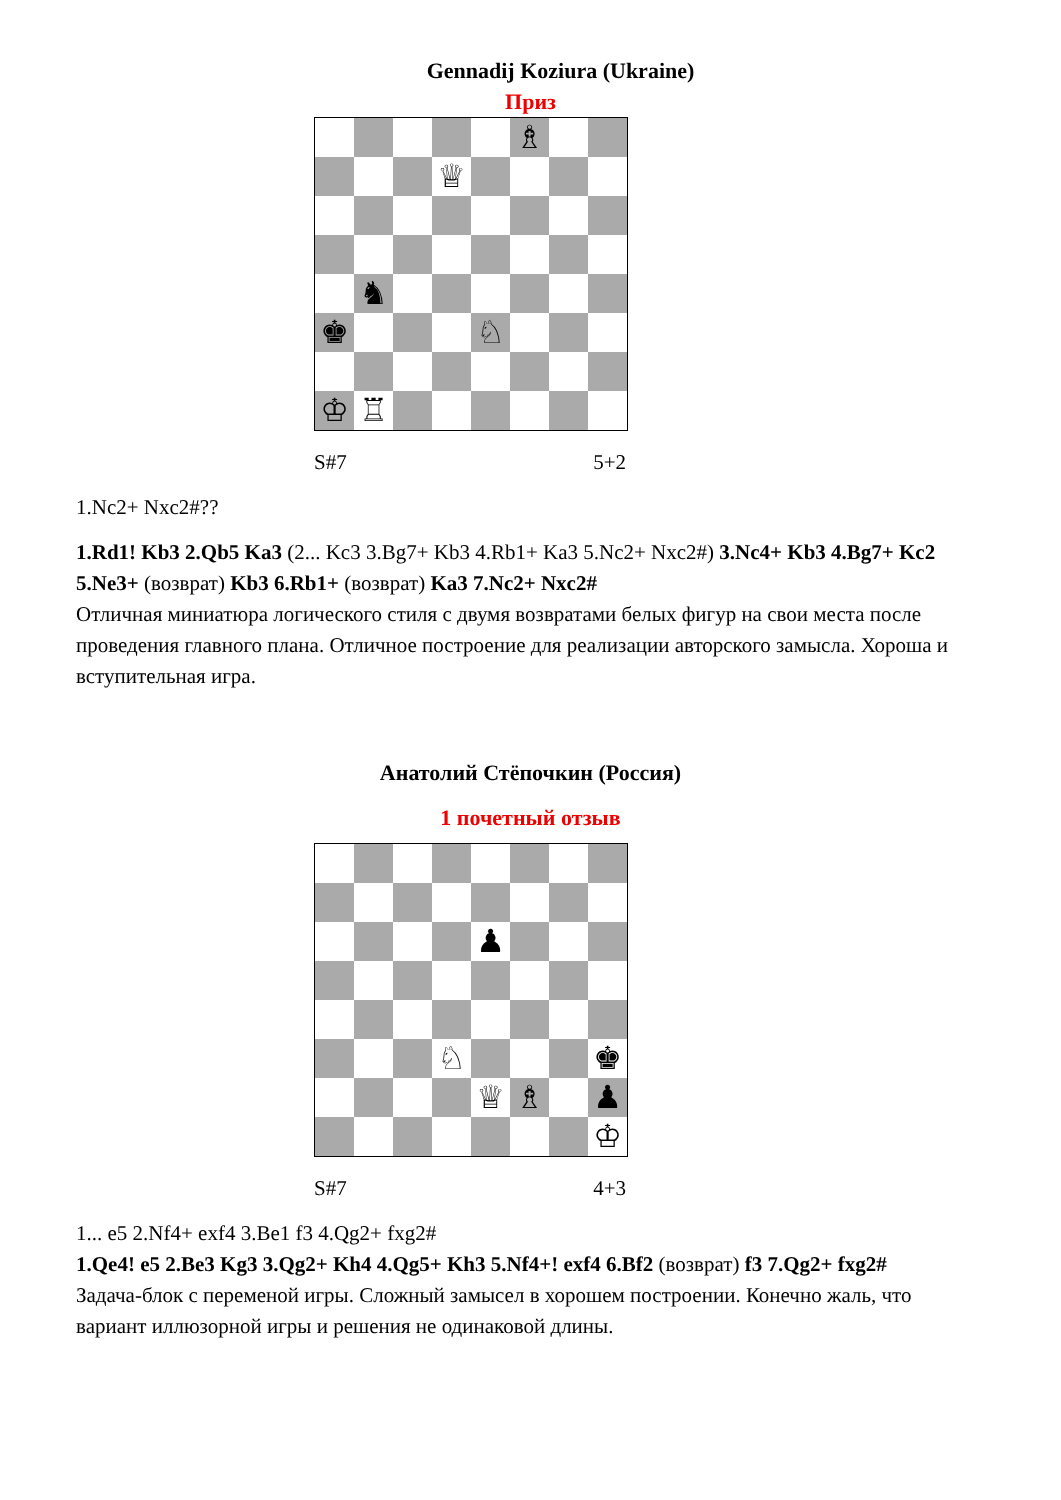Gennadij Koziura (Ukraine)
Приз
♗
♕
♞
♚
♘
♔
♖
S#7 5+2
1.Nc2+ Nxc2#??
1.Rd1! Kb3 2.Qb5 Ka3 (2... Kc3 3.Bg7+ Kb3 4.Rb1+ Ka3 5.Nc2+ Nxc2#) 3.Nc4+ Kb3 4.Bg7+ Kc2 5.Ne3+ (возврат) Kb3 6.Rb1+ (возврат) Ka3 7.Nc2+ Nxc2#
Отличная миниатюра логического стиля с двумя возвратами белых фигур на свои места после проведения главного плана. Отличное построение для реализации авторского замысла. Хороша и вступительная игра.
Анатолий Стёпочкин (Россия)
1 почетный отзыв
♟
♘
♚
♕
♗
♟
♔
S#7 4+3
1... e5 2.Nf4+ exf4 3.Be1 f3 4.Qg2+ fxg2#
1.Qe4! e5 2.Be3 Kg3 3.Qg2+ Kh4 4.Qg5+ Kh3 5.Nf4+! exf4 6.Bf2 (возврат) f3 7.Qg2+ fxg2#
Задача-блок с переменой игры. Сложный замысел в хорошем построении. Конечно жаль, что вариант иллюзорной игры и решения не одинаковой длины.